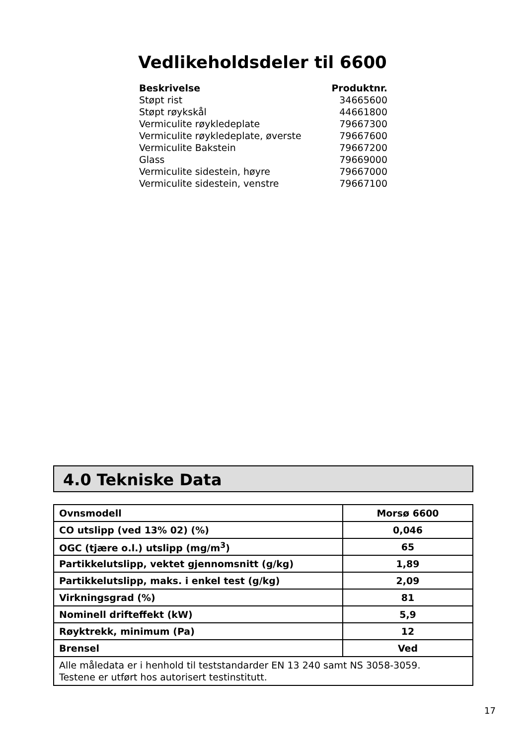Vedlikeholdsdeler til 6600
| Beskrivelse | Produktnr. |
| --- | --- |
| Støpt rist | 34665600 |
| Støpt røykskål | 44661800 |
| Vermiculite røykledeplate | 79667300 |
| Vermiculite røykledeplate, øverste | 79667600 |
| Vermiculite Bakstein | 79667200 |
| Glass | 79669000 |
| Vermiculite sidestein, høyre | 79667000 |
| Vermiculite sidestein, venstre | 79667100 |
4.0 Tekniske Data
| Ovnsmodell | Morsø 6600 |
| CO utslipp (ved 13% 02) (%) | 0,046 |
| OGC (tjære o.l.) utslipp (mg/m<sup>3</sup>) | 65 |
| Partikkelutslipp, vektet gjennomsnitt (g/kg) | 1,89 |
| Partikkelutslipp, maks. i enkel test (g/kg) | 2,09 |
| Virkningsgrad (%) | 81 |
| Nominell drifteffekt (kW) | 5,9 |
| Røyktrekk, minimum (Pa) | 12 |
| Brensel | Ved |
| Alle måledata er i henhold til teststandarder EN 13 240 samt NS 3058-3059. Testene er utført hos autorisert testinstitutt. | |
17